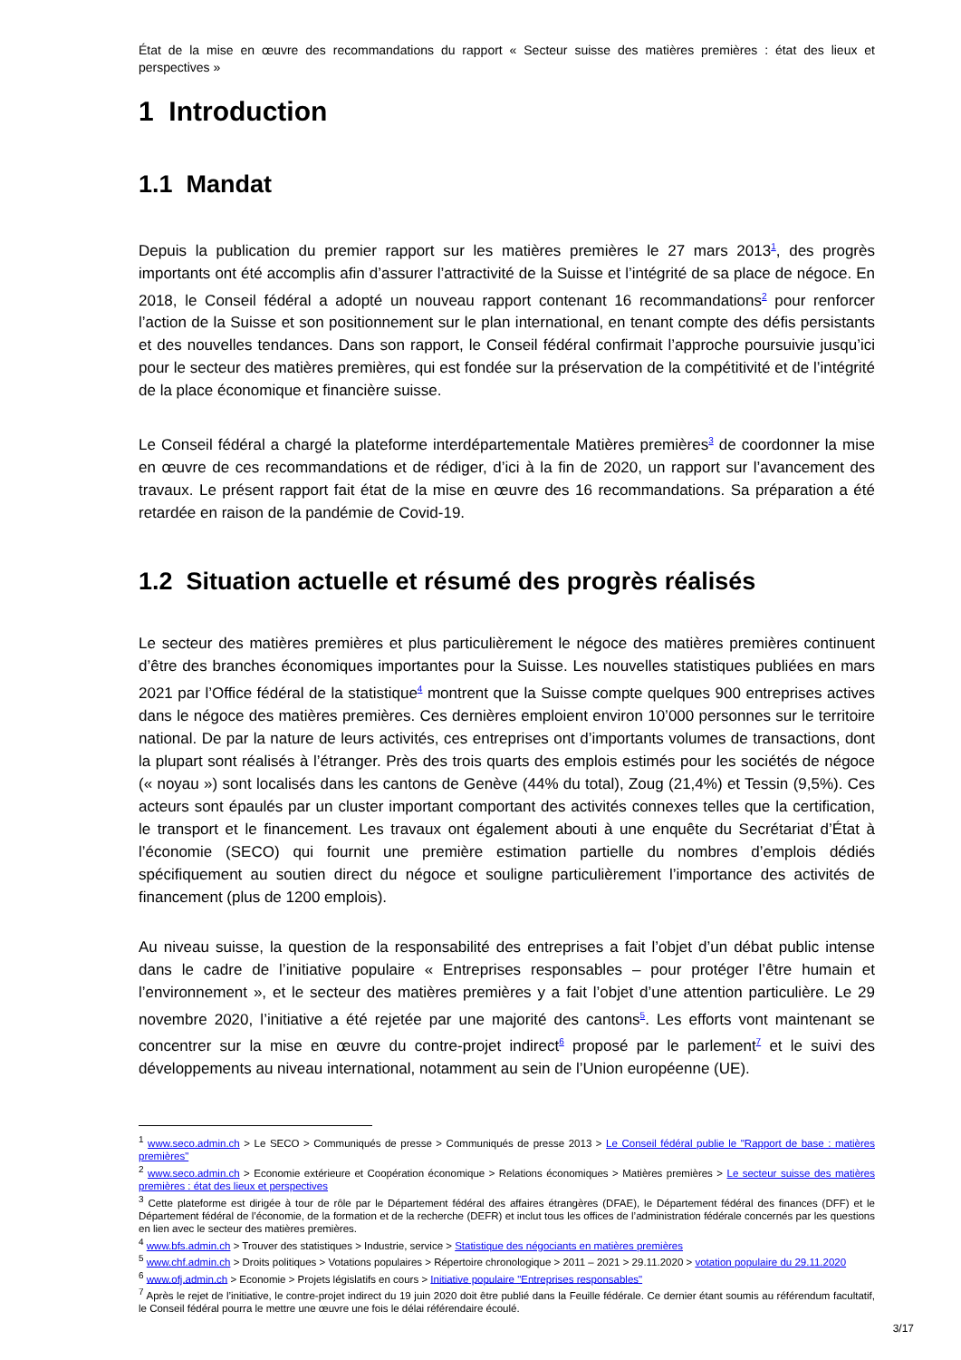État de la mise en œuvre des recommandations du rapport « Secteur suisse des matières premières : état des lieux et perspectives »
1 Introduction
1.1 Mandat
Depuis la publication du premier rapport sur les matières premières le 27 mars 2013<sup>1</sup>, des progrès importants ont été accomplis afin d’assurer l’attractivité de la Suisse et l’intégrité de sa place de négoce. En 2018, le Conseil fédéral a adopté un nouveau rapport contenant 16 recommandations<sup>2</sup> pour renforcer l’action de la Suisse et son positionnement sur le plan international, en tenant compte des défis persistants et des nouvelles tendances. Dans son rapport, le Conseil fédéral confirmait l’approche poursuivie jusqu’ici pour le secteur des matières premières, qui est fondée sur la préservation de la compétitivité et de l’intégrité de la place économique et financière suisse.
Le Conseil fédéral a chargé la plateforme interdépartementale Matières premières<sup>3</sup> de coordonner la mise en œuvre de ces recommandations et de rédiger, d’ici à la fin de 2020, un rapport sur l’avancement des travaux. Le présent rapport fait état de la mise en œuvre des 16 recommandations. Sa préparation a été retardée en raison de la pandémie de Covid-19.
1.2 Situation actuelle et résumé des progrès réalisés
Le secteur des matières premières et plus particulièrement le négoce des matières premières continuent d’être des branches économiques importantes pour la Suisse. Les nouvelles statistiques publiées en mars 2021 par l’Office fédéral de la statistique<sup>4</sup> montrent que la Suisse compte quelques 900 entreprises actives dans le négoce des matières premières. Ces dernières emploient environ 10’000 personnes sur le territoire national. De par la nature de leurs activités, ces entreprises ont d’importants volumes de transactions, dont la plupart sont réalisés à l’étranger. Près des trois quarts des emplois estimés pour les sociétés de négoce (« noyau ») sont localisés dans les cantons de Genève (44% du total), Zoug (21,4%) et Tessin (9,5%). Ces acteurs sont épaulés par un cluster important comportant des activités connexes telles que la certification, le transport et le financement. Les travaux ont également abouti à une enquête du Secrétariat d’État à l’économie (SECO) qui fournit une première estimation partielle du nombres d’emplois dédiés spécifiquement au soutien direct du négoce et souligne particulièrement l’importance des activités de financement (plus de 1200 emplois).
Au niveau suisse, la question de la responsabilité des entreprises a fait l’objet d’un débat public intense dans le cadre de l’initiative populaire « Entreprises responsables – pour protéger l’être humain et l’environnement », et le secteur des matières premières y a fait l’objet d’une attention particulière. Le 29 novembre 2020, l’initiative a été rejetée par une majorité des cantons<sup>5</sup>. Les efforts vont maintenant se concentrer sur la mise en œuvre du contre-projet indirect<sup>6</sup> proposé par le parlement<sup>7</sup> et le suivi des développements au niveau international, notamment au sein de l’Union européenne (UE).
<sup>1</sup> www.seco.admin.ch > Le SECO > Communiqués de presse > Communiqués de presse 2013 > Le Conseil fédéral publie le "Rapport de base : matières premières"
<sup>2</sup> www.seco.admin.ch > Economie extérieure et Coopération économique > Relations économiques > Matières premières > Le secteur suisse des matières premières : état des lieux et perspectives
<sup>3</sup> Cette plateforme est dirigée à tour de rôle par le Département fédéral des affaires étrangères (DFAE), le Département fédéral des finances (DFF) et le Département fédéral de l’économie, de la formation et de la recherche (DEFR) et inclut tous les offices de l’administration fédérale concernés par les questions en lien avec le secteur des matières premières.
<sup>4</sup> www.bfs.admin.ch > Trouver des statistiques > Industrie, service > Statistique des négociants en matières premières
<sup>5</sup> www.chf.admin.ch > Droits politiques > Votations populaires > Répertoire chronologique > 2011 – 2021 > 29.11.2020 > votation populaire du 29.11.2020
<sup>6</sup> www.ofj.admin.ch > Economie > Projets législatifs en cours > Initiative populaire "Entreprises responsables"
<sup>7</sup> Après le rejet de l’initiative, le contre-projet indirect du 19 juin 2020 doit être publié dans la Feuille fédérale. Ce dernier étant soumis au référendum facultatif, le Conseil fédéral pourra le mettre une œuvre une fois le délai référendaire écoulé.
3/17